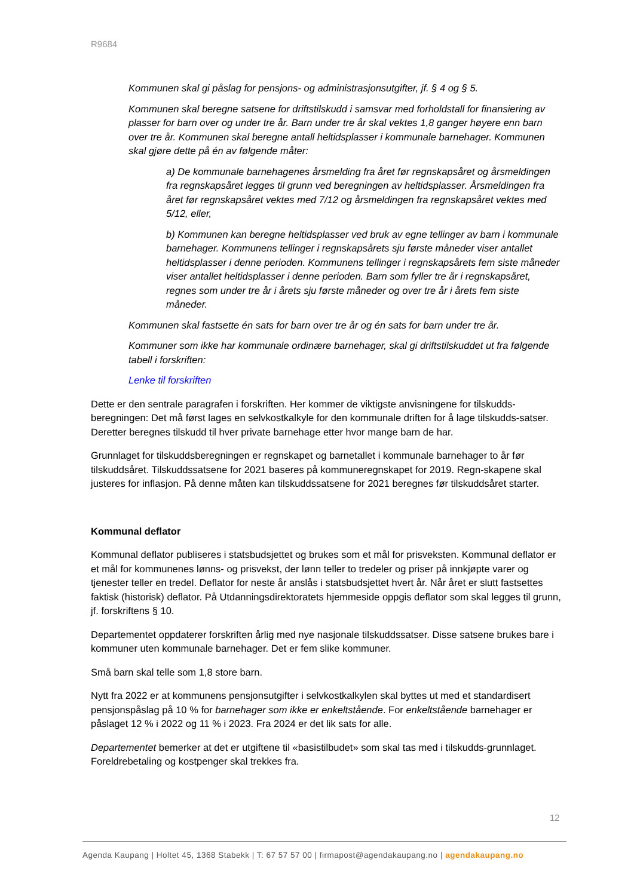R9684
Kommunen skal gi påslag for pensjons- og administrasjonsutgifter, jf. § 4 og § 5.
Kommunen skal beregne satsene for driftstilskudd i samsvar med forholdstall for finansiering av plasser for barn over og under tre år. Barn under tre år skal vektes 1,8 ganger høyere enn barn over tre år. Kommunen skal beregne antall heltidsplasser i kommunale barnehager. Kommunen skal gjøre dette på én av følgende måter:
a) De kommunale barnehagenes årsmelding fra året før regnskapsåret og årsmeldingen fra regnskapsåret legges til grunn ved beregningen av heltidsplasser. Årsmeldingen fra året før regnskapsåret vektes med 7/12 og årsmeldingen fra regnskapsåret vektes med 5/12, eller,
b) Kommunen kan beregne heltidsplasser ved bruk av egne tellinger av barn i kommunale barnehager. Kommunens tellinger i regnskapsårets sju første måneder viser antallet heltidsplasser i denne perioden. Kommunens tellinger i regnskapsårets fem siste måneder viser antallet heltidsplasser i denne perioden. Barn som fyller tre år i regnskapsåret, regnes som under tre år i årets sju første måneder og over tre år i årets fem siste måneder.
Kommunen skal fastsette én sats for barn over tre år og én sats for barn under tre år.
Kommuner som ikke har kommunale ordinære barnehager, skal gi driftstilskuddet ut fra følgende tabell i forskriften:
Lenke til forskriften
Dette er den sentrale paragrafen i forskriften. Her kommer de viktigste anvisningene for tilskudds-beregningen: Det må først lages en selvkostkalkyle for den kommunale driften for å lage tilskudds-satser. Deretter beregnes tilskudd til hver private barnehage etter hvor mange barn de har.
Grunnlaget for tilskuddsberegningen er regnskapet og barnetallet i kommunale barnehager to år før tilskuddsåret. Tilskuddssatsene for 2021 baseres på kommuneregnskapet for 2019. Regn-skapene skal justeres for inflasjon. På denne måten kan tilskuddssatsene for 2021 beregnes før tilskuddsåret starter.
Kommunal deflator
Kommunal deflator publiseres i statsbudsjettet og brukes som et mål for prisveksten. Kommunal deflator er et mål for kommunenes lønns- og prisvekst, der lønn teller to tredeler og priser på innkjøpte varer og tjenester teller en tredel. Deflator for neste år anslås i statsbudsjettet hvert år. Når året er slutt fastsettes faktisk (historisk) deflator. På Utdanningsdirektoratets hjemmeside oppgis deflator som skal legges til grunn, jf. forskriftens § 10.
Departementet oppdaterer forskriften årlig med nye nasjonale tilskuddssatser. Disse satsene brukes bare i kommuner uten kommunale barnehager. Det er fem slike kommuner.
Små barn skal telle som 1,8 store barn.
Nytt fra 2022 er at kommunens pensjonsutgifter i selvkostkalkylen skal byttes ut med et standardisert pensjonspåslag på 10 % for barnehager som ikke er enkeltstående. For enkeltstående barnehager er påslaget 12 % i 2022 og 11 % i 2023. Fra 2024 er det lik sats for alle.
Departementet bemerker at det er utgiftene til «basistilbudet» som skal tas med i tilskudds-grunnlaget. Foreldrebetaling og kostpenger skal trekkes fra.
12
Agenda Kaupang | Holtet 45, 1368 Stabekk | T: 67 57 57 00 | firmapost@agendakaupang.no | agendakaupang.no